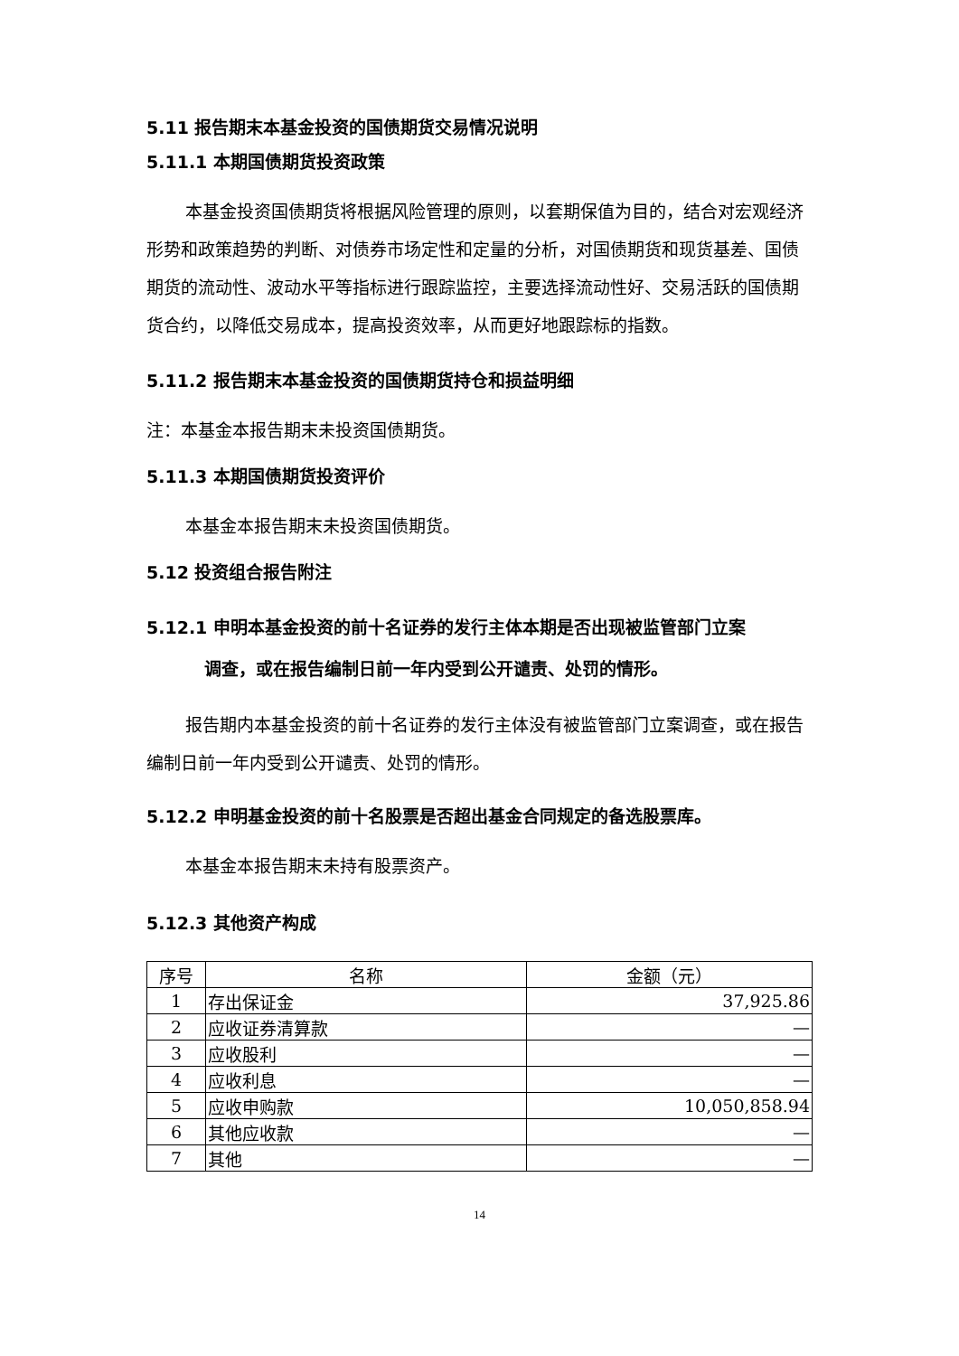5.11 报告期末本基金投资的国债期货交易情况说明
5.11.1 本期国债期货投资政策
本基金投资国债期货将根据风险管理的原则，以套期保值为目的，结合对宏观经济形势和政策趋势的判断、对债券市场定性和定量的分析，对国债期货和现货基差、国债期货的流动性、波动水平等指标进行跟踪监控，主要选择流动性好、交易活跃的国债期货合约，以降低交易成本，提高投资效率，从而更好地跟踪标的指数。
5.11.2 报告期末本基金投资的国债期货持仓和损益明细
注：本基金本报告期末未投资国债期货。
5.11.3 本期国债期货投资评价
本基金本报告期末未投资国债期货。
5.12 投资组合报告附注
5.12.1 申明本基金投资的前十名证券的发行主体本期是否出现被监管部门立案
调查，或在报告编制日前一年内受到公开谴责、处罚的情形。
报告期内本基金投资的前十名证券的发行主体没有被监管部门立案调查，或在报告编制日前一年内受到公开谴责、处罚的情形。
5.12.2 申明基金投资的前十名股票是否超出基金合同规定的备选股票库。
本基金本报告期末未持有股票资产。
5.12.3 其他资产构成
| 序号 | 名称 | 金额（元） |
| --- | --- | --- |
| 1 | 存出保证金 | 37,925.86 |
| 2 | 应收证券清算款 | — |
| 3 | 应收股利 | — |
| 4 | 应收利息 | — |
| 5 | 应收申购款 | 10,050,858.94 |
| 6 | 其他应收款 | — |
| 7 | 其他 | — |
14